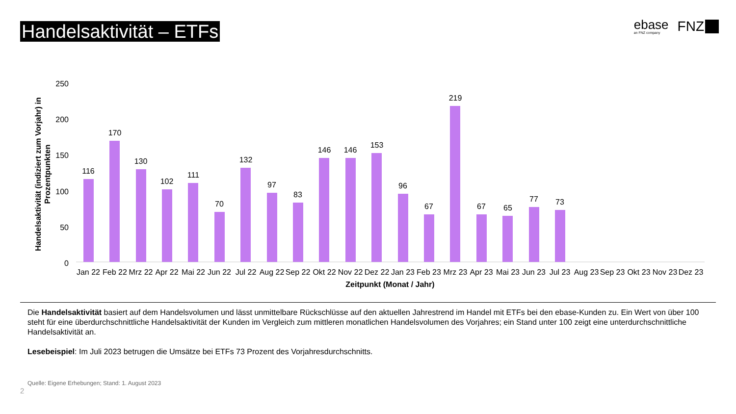Handelsaktivität – ETFs
ebase
an FNZ company
FNZ
250
200
150
100
50
0
Handelsaktivität (indiziert zum Vorjahr) in
Prozentpunkten
116
170
130
102
111
70
132
97
83
146
146
153
96
67
219
67
65
77
73
Jan 22
Feb 22
Mrz 22
Apr 22
Mai 22
Jun 22
Jul 22
Aug 22
Sep 22
Okt 22
Nov 22
Dez 22
Jan 23
Feb 23
Mrz 23
Apr 23
Mai 23
Jun 23
Jul 23
Aug 23
Sep 23
Okt 23
Nov 23
Dez 23
Zeitpunkt (Monat / Jahr)
Die Handelsaktivität basiert auf dem Handelsvolumen und lässt unmittelbare Rückschlüsse auf den aktuellen Jahrestrend im Handel mit ETFs bei den ebase-Kunden zu. Ein Wert von über 100 steht für eine überdurchschnittliche Handelsaktivität der Kunden im Vergleich zum mittleren monatlichen Handelsvolumen des Vorjahres; ein Stand unter 100 zeigt eine unterdurchschnittliche Handelsaktivität an.
Lesebeispiel: Im Juli 2023 betrugen die Umsätze bei ETFs 73 Prozent des Vorjahresdurchschnitts.
Quelle: Eigene Erhebungen; Stand: 1. August 2023
2